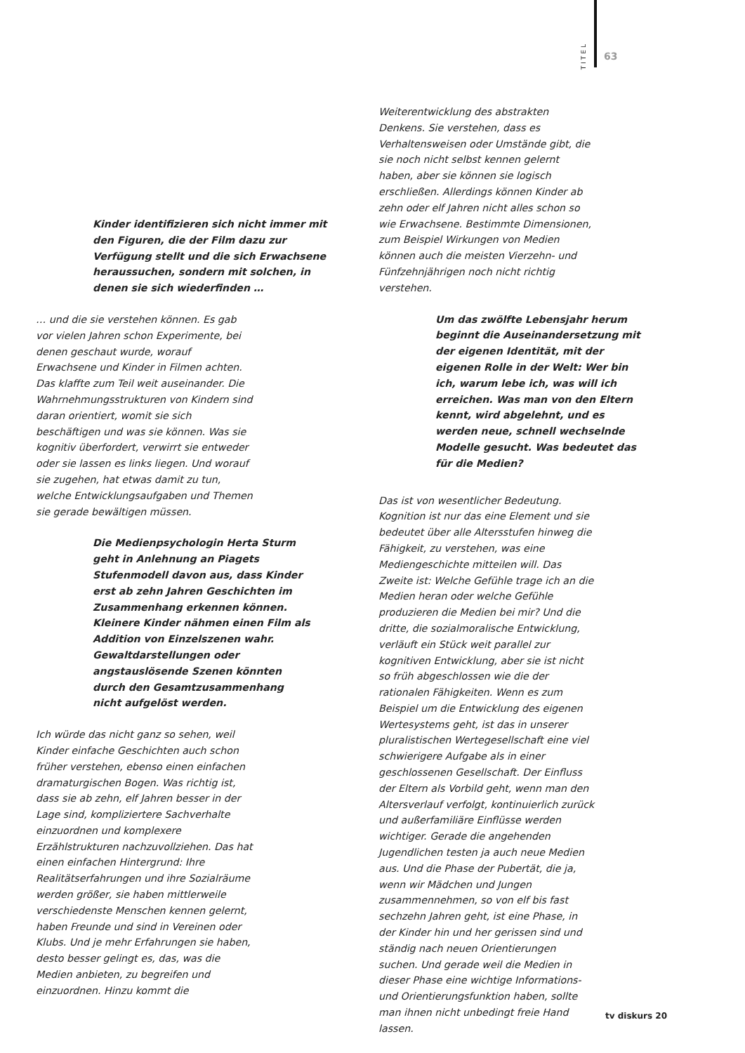TITEL 63
Kinder identifizieren sich nicht immer mit den Figuren, die der Film dazu zur Verfügung stellt und die sich Erwachsene heraussuchen, sondern mit solchen, in denen sie sich wiederfinden …
… und die sie verstehen können. Es gab vor vielen Jahren schon Experimente, bei denen geschaut wurde, worauf Erwachsene und Kinder in Filmen achten. Das klaffte zum Teil weit auseinander. Die Wahrnehmungsstrukturen von Kindern sind daran orientiert, womit sie sich beschäftigen und was sie können. Was sie kognitiv überfordert, verwirrt sie entweder oder sie lassen es links liegen. Und worauf sie zugehen, hat etwas damit zu tun, welche Entwicklungsaufgaben und Themen sie gerade bewältigen müssen.
Die Medienpsychologin Herta Sturm geht in Anlehnung an Piagets Stufenmodell davon aus, dass Kinder erst ab zehn Jahren Geschichten im Zusammenhang erkennen können. Kleinere Kinder nähmen einen Film als Addition von Einzelszenen wahr. Gewaltdarstellungen oder angstauslösende Szenen könnten durch den Gesamtzusammenhang nicht aufgelöst werden.
Ich würde das nicht ganz so sehen, weil Kinder einfache Geschichten auch schon früher verstehen, ebenso einen einfachen dramaturgischen Bogen. Was richtig ist, dass sie ab zehn, elf Jahren besser in der Lage sind, kompliziertere Sachverhalte einzuordnen und komplexere Erzählstrukturen nachzuvollziehen. Das hat einen einfachen Hintergrund: Ihre Realitätserfahrungen und ihre Sozialräume werden größer, sie haben mittlerweile verschiedenste Menschen kennen gelernt, haben Freunde und sind in Vereinen oder Klubs. Und je mehr Erfahrungen sie haben, desto besser gelingt es, das, was die Medien anbieten, zu begreifen und einzuordnen. Hinzu kommt die
Weiterentwicklung des abstrakten Denkens. Sie verstehen, dass es Verhaltensweisen oder Umstände gibt, die sie noch nicht selbst kennen gelernt haben, aber sie können sie logisch erschließen. Allerdings können Kinder ab zehn oder elf Jahren nicht alles schon so wie Erwachsene. Bestimmte Dimensionen, zum Beispiel Wirkungen von Medien können auch die meisten Vierzehn- und Fünfzehnjährigen noch nicht richtig verstehen.
Um das zwölfte Lebensjahr herum beginnt die Auseinandersetzung mit der eigenen Identität, mit der eigenen Rolle in der Welt: Wer bin ich, warum lebe ich, was will ich erreichen. Was man von den Eltern kennt, wird abgelehnt, und es werden neue, schnell wechselnde Modelle gesucht. Was bedeutet das für die Medien?
Das ist von wesentlicher Bedeutung. Kognition ist nur das eine Element und sie bedeutet über alle Altersstufen hinweg die Fähigkeit, zu verstehen, was eine Mediengeschichte mitteilen will. Das Zweite ist: Welche Gefühle trage ich an die Medien heran oder welche Gefühle produzieren die Medien bei mir? Und die dritte, die sozialmoralische Entwicklung, verläuft ein Stück weit parallel zur kognitiven Entwicklung, aber sie ist nicht so früh abgeschlossen wie die der rationalen Fähigkeiten. Wenn es zum Beispiel um die Entwicklung des eigenen Wertesystems geht, ist das in unserer pluralistischen Wertegesellschaft eine viel schwierigere Aufgabe als in einer geschlossenen Gesellschaft. Der Einfluss der Eltern als Vorbild geht, wenn man den Altersverlauf verfolgt, kontinuierlich zurück und außerfamiliäre Einflüsse werden wichtiger. Gerade die angehenden Jugendlichen testen ja auch neue Medien aus. Und die Phase der Pubertät, die ja, wenn wir Mädchen und Jungen zusammennehmen, so von elf bis fast sechzehn Jahren geht, ist eine Phase, in der Kinder hin und her gerissen sind und ständig nach neuen Orientierungen suchen. Und gerade weil die Medien in dieser Phase eine wichtige Informations- und Orientierungsfunktion haben, sollte man ihnen nicht unbedingt freie Hand lassen.
tv diskurs 20